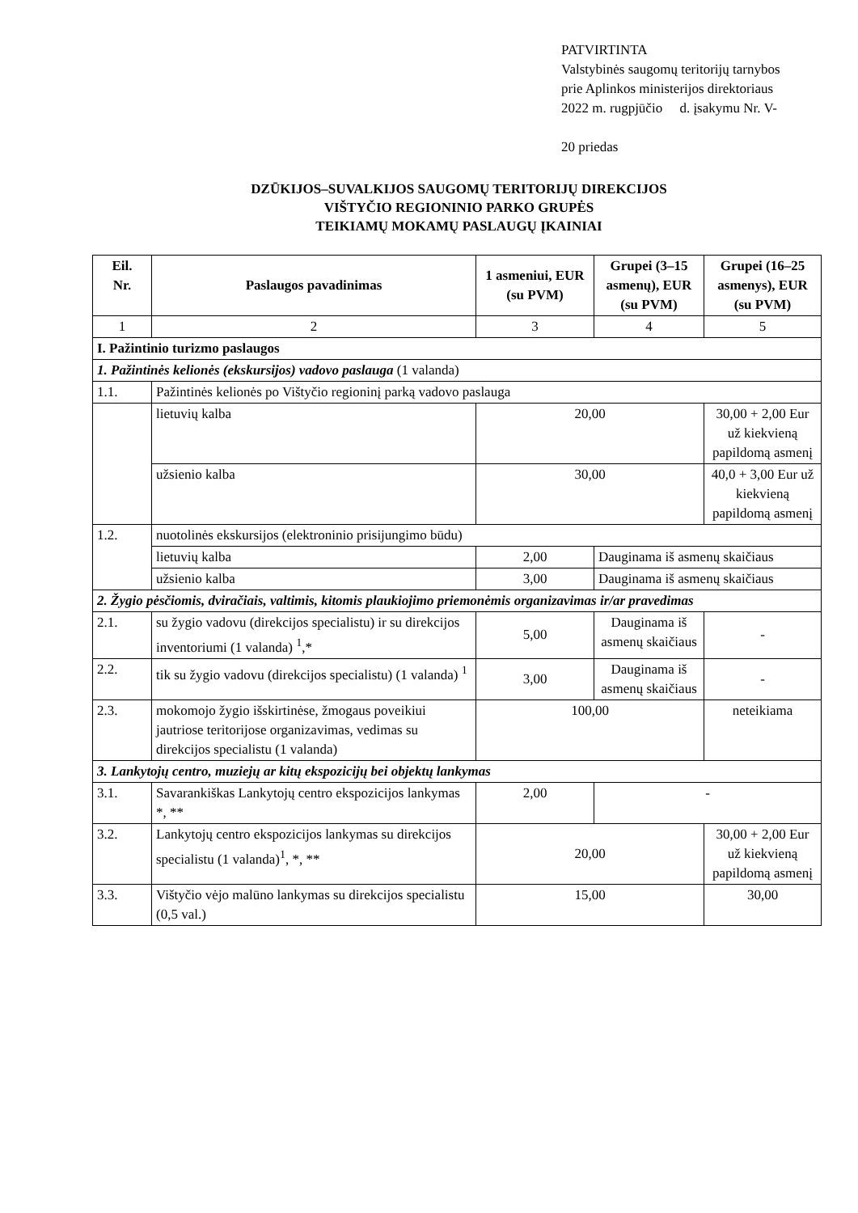PATVIRTINTA
Valstybinės saugomų teritorijų tarnybos
prie Aplinkos ministerijos direktoriaus
2022 m. rugpjūčio d. įsakymu Nr. V-
20 priedas
DZŪKIJOS–SUVALKIJOS SAUGOMŲ TERITORIJŲ DIREKCIJOS
VIŠTYČIO REGIONINIO PARKO GRUPĖS
TEIKIAMŲ MOKAMŲ PASLAUGŲ ĮKAINIAI
| Eil. Nr. | Paslaugos pavadinimas | 1 asmeniui, EUR (su PVM) | Grupei (3–15 asmenų), EUR (su PVM) | Grupei (16–25 asmenys), EUR (su PVM) |
| --- | --- | --- | --- | --- |
| 1 | 2 | 3 | 4 | 5 |
| I. Pažintinio turizmo paslaugos | | | | |
| 1. Pažintinės kelionės (ekskursijos) vadovo paslauga (1 valanda) | | | | |
| 1.1. | Pažintinės kelionės po Vištyčio regioninį parką vadovo paslauga | | | |
| | lietuvių kalba | 20,00 | | 30,00 + 2,00 Eur už kiekvieną papildomą asmenį |
| | užsienio kalba | 30,00 | | 40,0 + 3,00 Eur už kiekvieną papildomą asmenį |
| 1.2. | nuotolinės ekskursijos (elektroninio prisijungimo būdu) | | | |
| | lietuvių kalba | 2,00 | Dauginama iš asmenų skaičiaus | |
| | užsienio kalba | 3,00 | Dauginama iš asmenų skaičiaus | |
| 2. Žygio pėsčiomis, dviračiais, valtimis, kitomis plaukiojimo priemonėmis organizavimas ir/ar pravedimas | | | | |
| 2.1. | su žygio vadovu (direkcijos specialistu) ir su direkcijos inventoriumi (1 valanda) <sup>1</sup>,* | 5,00 | Dauginama iš asmenų skaičiaus | - |
| 2.2. | tik su žygio vadovu (direkcijos specialistu) (1 valanda) <sup>1</sup> | 3,00 | Dauginama iš asmenų skaičiaus | - |
| 2.3. | mokomojo žygio išskirtinėse, žmogaus poveikiui jautriose teritorijose organizavimas, vedimas su direkcijos specialistu (1 valanda) | 100,00 | | neteikiama |
| 3. Lankytojų centro, muziejų ar kitų ekspozicijų bei objektų lankymas | | | | |
| 3.1. | Savarankiškas Lankytojų centro ekspozicijos lankymas *, ** | 2,00 | - | |
| 3.2. | Lankytojų centro ekspozicijos lankymas su direkcijos specialistu (1 valanda)<sup>1</sup>, *, ** | 20,00 | | 30,00 + 2,00 Eur už kiekvieną papildomą asmenį |
| 3.3. | Vištyčio vėjo malūno lankymas su direkcijos specialistu (0,5 val.) | 15,00 | | 30,00 |